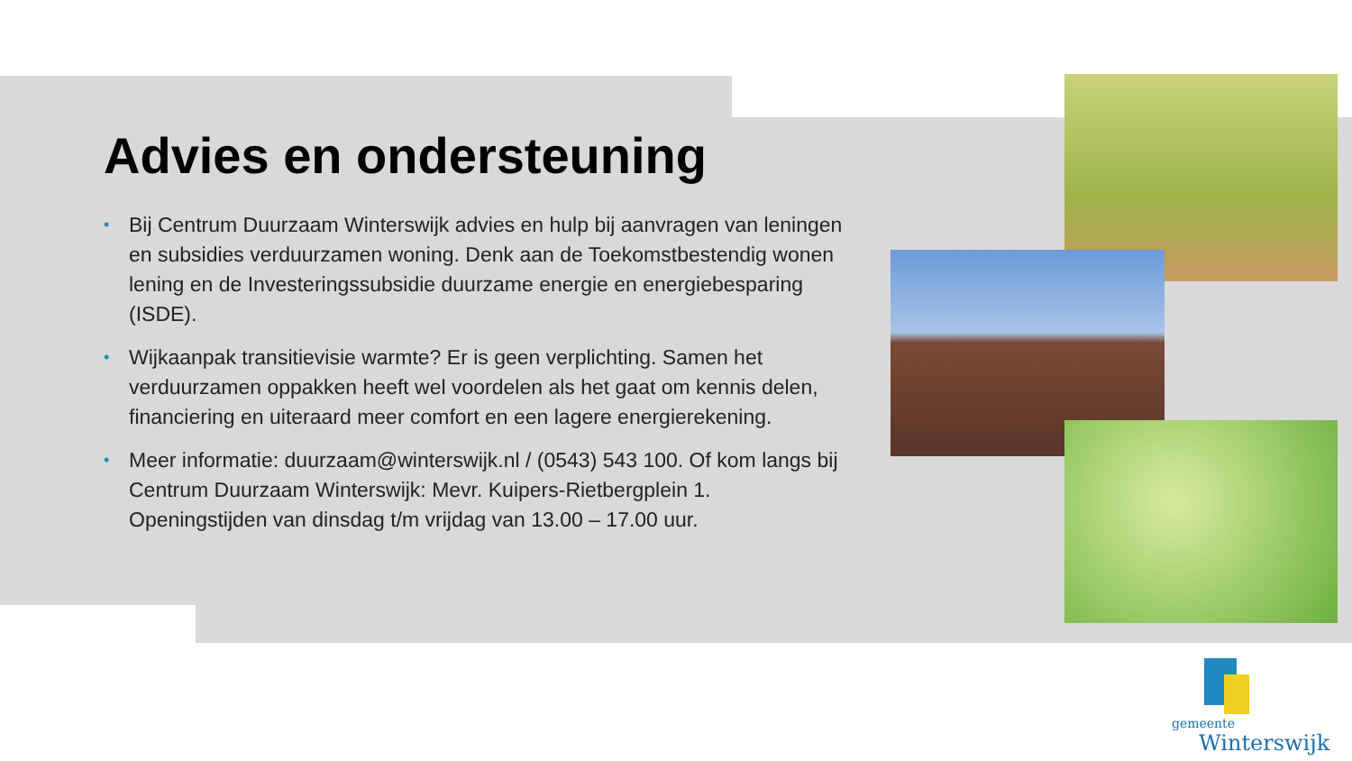Advies en ondersteuning
• Bij Centrum Duurzaam Winterswijk advies en hulp bij aanvragen van leningen en subsidies verduurzamen woning. Denk aan de Toekomstbestendig wonen lening en de Investeringssubsidie duurzame energie en energiebesparing (ISDE).
• Wijkaanpak transitievisie warmte? Er is geen verplichting. Samen het verduurzamen oppakken heeft wel voordelen als het gaat om kennis delen, financiering en uiteraard meer comfort en een lagere energierekening.
• Meer informatie: duurzaam@winterswijk.nl / (0543) 543 100. Of kom langs bij Centrum Duurzaam Winterswijk: Mevr. Kuipers-Rietbergplein 1. Openingstijden van dinsdag t/m vrijdag van 13.00 – 17.00 uur.
gemeente
Winterswijk